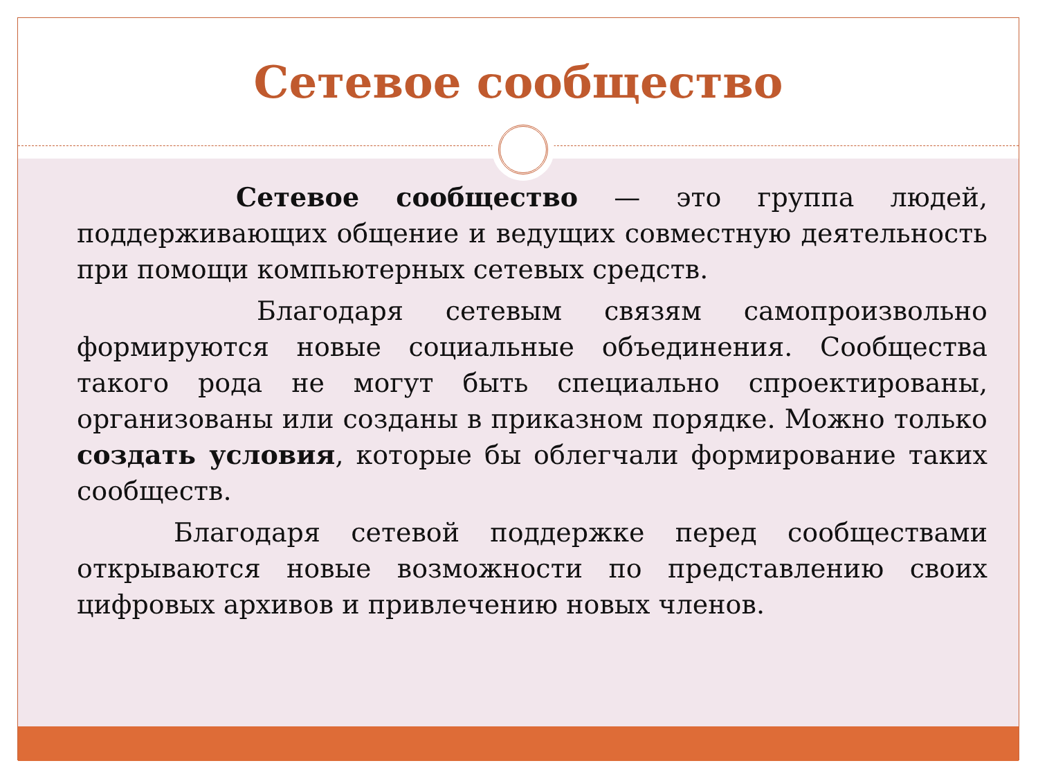Сетевое сообщество
Сетевое сообщество — это группа людей, поддерживающих общение и ведущих совместную деятельность при помощи компьютерных сетевых средств.
Благодаря сетевым связям самопроизвольно формируются новые социальные объединения. Сообщества такого рода не могут быть специально спроектированы, организованы или созданы в приказном порядке. Можно только создать условия, которые бы облегчали формирование таких сообществ.
Благодаря сетевой поддержке перед сообществами открываются новые возможности по представлению своих цифровых архивов и привлечению новых членов.